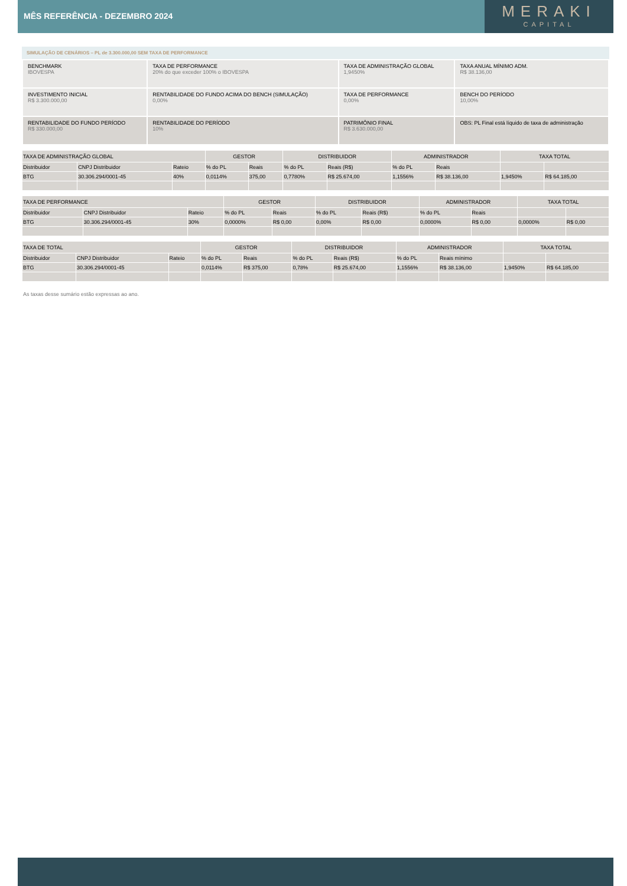MÊS REFERÊNCIA - DEZEMBRO 2024
MERAKI
CAPITAL
SIMULAÇÃO DE CENÁRIOS – PL de 3.300.000,00 SEM TAXA DE PERFORMANCE
| BENCHMARK IBOVESPA | TAXA DE PERFORMANCE 20% do que exceder 100% o IBOVESPA | TAXA DE ADMINISTRAÇÃO GLOBAL 1,9450% | TAXA ANUAL MÍNIMO ADM. R$ 38.136,00 |
| INVESTIMENTO INICIAL R$ 3.300.000,00 | RENTABILIDADE DO FUNDO ACIMA DO BENCH (SIMULAÇÃO) 0,00% | TAXA DE PERFORMANCE 0,00% | BENCH DO PERÍODO 10,00% |
| RENTABILIDADE DO FUNDO PERÍODO R$ 330.000,00 | RENTABILIDADE DO PERÍODO 10% | PATRIMÔNIO FINAL R$ 3.630.000,00 | OBS: PL Final está líquido de taxa de administração |
| TAXA DE ADMINISTRAÇÃO GLOBAL | | | GESTOR | | DISTRIBUIDOR | | ADMINISTRADOR | | TAXA TOTAL | |
| Distribuidor | CNPJ Distribuidor | Rateio | % do PL | Reais | % do PL | Reais (R$) | % do PL | Reais | | |
| BTG | 30.306.294/0001-45 | 40% | 0,0114% | 375,00 | 0,7780% | R$ 25.674,00 | 1,1556% | R$ 38.136,00 | 1,9450% | R$ 64.185,00 |
| TAXA DE PERFORMANCE | | | GESTOR | | DISTRIBUIDOR | | ADMINISTRADOR | | TAXA TOTAL | |
| Distribuidor | CNPJ Distribuidor | Rateio | % do PL | Reais | % do PL | Reais (R$) | % do PL | Reais | | |
| BTG | 30.306.294/0001-45 | 30% | 0,0000% | R$ 0,00 | 0,00% | R$ 0,00 | 0,0000% | R$ 0,00 | 0,0000% | R$ 0,00 |
| TAXA DE TOTAL | | | GESTOR | | DISTRIBUIDOR | | ADMINISTRADOR | | TAXA TOTAL | |
| Distribuidor | CNPJ Distribuidor | Rateio | % do PL | Reais | % do PL | Reais (R$) | % do PL | Reais mínimo | | |
| BTG | 30.306.294/0001-45 | | 0,0114% | R$ 375,00 | 0,78% | R$ 25.674,00 | 1,1556% | R$ 38.136,00 | 1,9450% | R$ 64.185,00 |
As taxas desse sumário estão expressas ao ano.